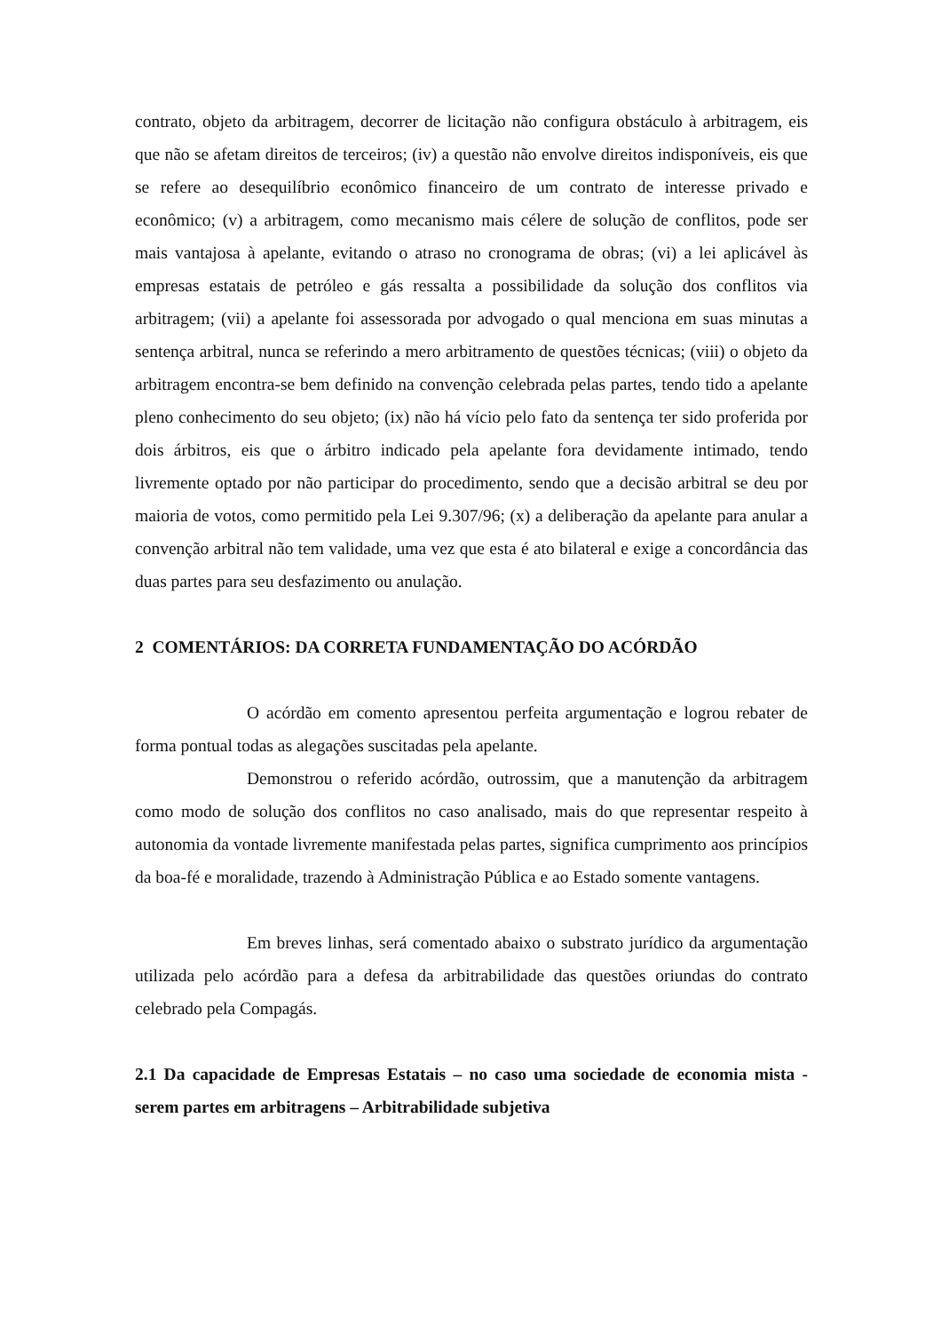contrato, objeto da arbitragem, decorrer de licitação não configura obstáculo à arbitragem, eis que não se afetam direitos de terceiros; (iv) a questão não envolve direitos indisponíveis, eis que se refere ao desequilíbrio econômico financeiro de um contrato de interesse privado e econômico; (v) a arbitragem, como mecanismo mais célere de solução de conflitos, pode ser mais vantajosa à apelante, evitando o atraso no cronograma de obras; (vi) a lei aplicável às empresas estatais de petróleo e gás ressalta a possibilidade da solução dos conflitos via arbitragem; (vii) a apelante foi assessorada por advogado o qual menciona em suas minutas a sentença arbitral, nunca se referindo a mero arbitramento de questões técnicas; (viii) o objeto da arbitragem encontra-se bem definido na convenção celebrada pelas partes, tendo tido a apelante pleno conhecimento do seu objeto; (ix) não há vício pelo fato da sentença ter sido proferida por dois árbitros, eis que o árbitro indicado pela apelante fora devidamente intimado, tendo livremente optado por não participar do procedimento, sendo que a decisão arbitral se deu por maioria de votos, como permitido pela Lei 9.307/96; (x) a deliberação da apelante para anular a convenção arbitral não tem validade, uma vez que esta é ato bilateral e exige a concordância das duas partes para seu desfazimento ou anulação.
2 COMENTÁRIOS: DA CORRETA FUNDAMENTAÇÃO DO ACÓRDÃO
O acórdão em comento apresentou perfeita argumentação e logrou rebater de forma pontual todas as alegações suscitadas pela apelante.
Demonstrou o referido acórdão, outrossim, que a manutenção da arbitragem como modo de solução dos conflitos no caso analisado, mais do que representar respeito à autonomia da vontade livremente manifestada pelas partes, significa cumprimento aos princípios da boa-fé e moralidade, trazendo à Administração Pública e ao Estado somente vantagens.
Em breves linhas, será comentado abaixo o substrato jurídico da argumentação utilizada pelo acórdão para a defesa da arbitrabilidade das questões oriundas do contrato celebrado pela Compagás.
2.1 Da capacidade de Empresas Estatais – no caso uma sociedade de economia mista - serem partes em arbitragens – Arbitrabilidade subjetiva